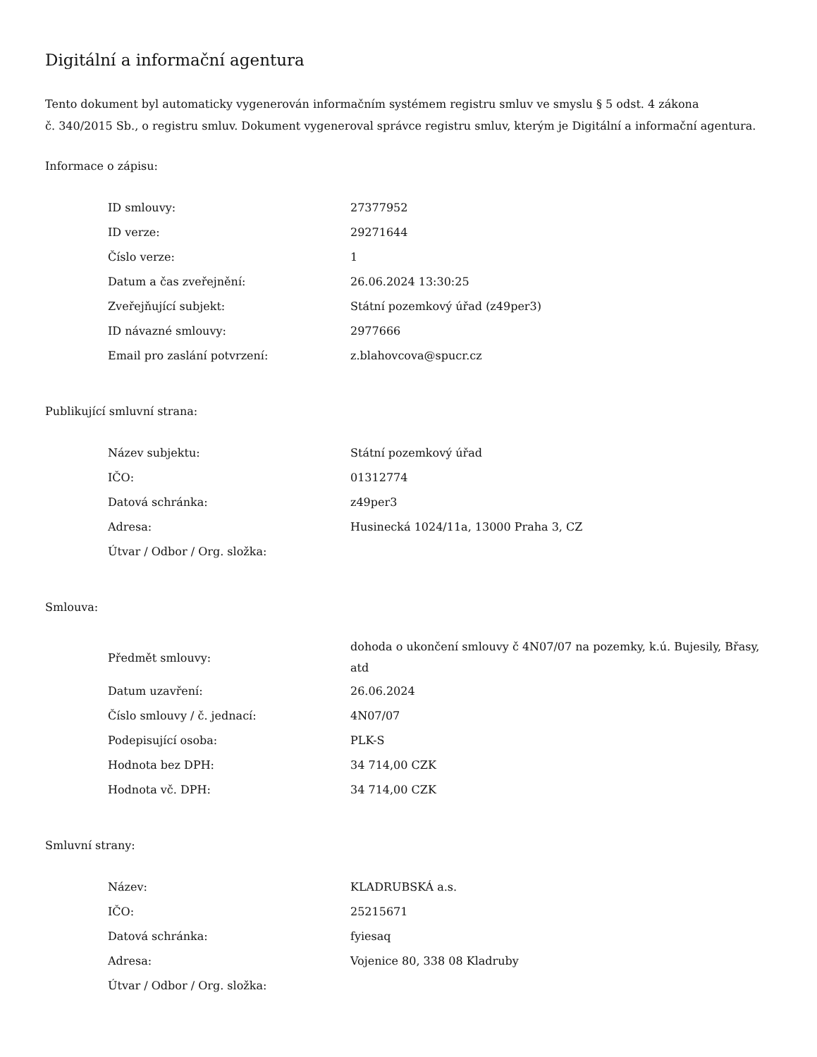Digitální a informační agentura
Tento dokument byl automaticky vygenerován informačním systémem registru smluv ve smyslu § 5 odst. 4 zákona
č. 340/2015 Sb., o registru smluv. Dokument vygeneroval správce registru smluv, kterým je Digitální a informační agentura.
Informace o zápisu:
| ID smlouvy: | 27377952 |
| ID verze: | 29271644 |
| Číslo verze: | 1 |
| Datum a čas zveřejnění: | 26.06.2024 13:30:25 |
| Zveřejňující subjekt: | Státní pozemkový úřad (z49per3) |
| ID návazné smlouvy: | 2977666 |
| Email pro zaslání potvrzení: | z.blahovcova@spucr.cz |
Publikující smluvní strana:
| Název subjektu: | Státní pozemkový úřad |
| IČO: | 01312774 |
| Datová schránka: | z49per3 |
| Adresa: | Husinecká 1024/11a, 13000 Praha 3, CZ |
| Útvar / Odbor / Org. složka: | |
Smlouva:
| Předmět smlouvy: | dohoda o ukončení smlouvy č 4N07/07 na pozemky, k.ú. Bujesily, Břasy, atd |
| Datum uzavření: | 26.06.2024 |
| Číslo smlouvy / č. jednací: | 4N07/07 |
| Podepisující osoba: | PLK-S |
| Hodnota bez DPH: | 34 714,00 CZK |
| Hodnota vč. DPH: | 34 714,00 CZK |
Smluvní strany:
| Název: | KLADRUBSKÁ a.s. |
| IČO: | 25215671 |
| Datová schránka: | fyiesaq |
| Adresa: | Vojenice 80, 338 08 Kladruby |
| Útvar / Odbor / Org. složka: | |